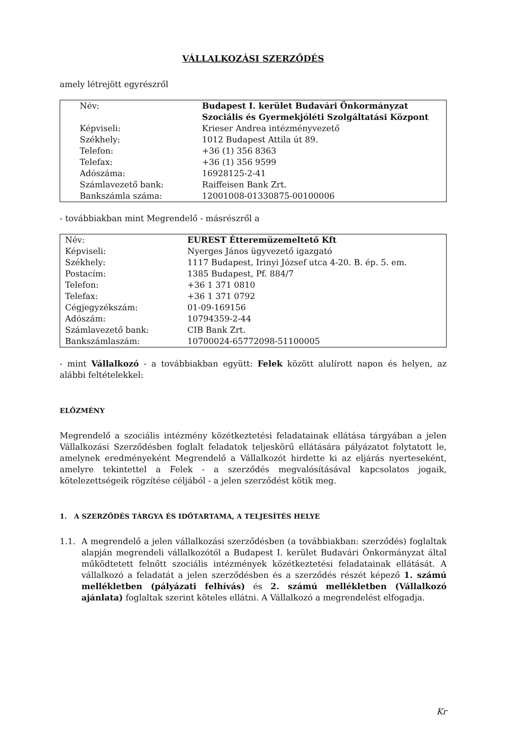VÁLLALKOZÁSI SZERZŐDÉS
amely létrejött egyrészről
| Név: | Budapest I. kerület Budavári Önkormányzat Szociális és Gyermekjóléti Szolgáltatási Központ |
| Képviseli: | Krieser Andrea intézményvezető |
| Székhely: | 1012 Budapest Attila út 89. |
| Telefon: | +36 (1) 356 8363 |
| Telefax: | +36 (1) 356 9599 |
| Adószáma: | 16928125-2-41 |
| Számlavezető bank: | Raiffeisen Bank Zrt. |
| Bankszámla száma: | 12001008-01330875-00100006 |
- továbbiakban mint Megrendelő - másrészről a
| Név: | EUREST Étteremüzemeltető Kft |
| Képviseli: | Nyerges János ügyvezető igazgató |
| Székhely: | 1117 Budapest, Irinyi József utca 4-20. B. ép. 5. em. |
| Postacím: | 1385 Budapest, Pf. 884/7 |
| Telefon: | +36 1 371 0810 |
| Telefax: | +36 1 371 0792 |
| Cégjegyzékszám: | 01-09-169156 |
| Adószám: | 10794359-2-44 |
| Számlavezető bank: | CIB Bank Zrt. |
| Bankszámlaszám: | 10700024-65772098-51100005 |
- mint Vállalkozó - a továbbiakban együtt: Felek között alulírott napon és helyen, az alábbi feltételekkel:
ELŐZMÉNY
Megrendelő a szociális intézmény közétkeztetési feladatainak ellátása tárgyában a jelen Vállalkozási Szerződésben foglalt feladatok teljeskörű ellátására pályázatot folytatott le, amelynek eredményeként Megrendelő a Vállalkozót hirdette ki az eljárás nyerteseként, amelyre tekintettel a Felek - a szerződés megvalósításával kapcsolatos jogaik, kötelezettségeik rögzítése céljából - a jelen szerződést kötik meg.
1. A SZERZŐDÉS TÁRGYA ÉS IDŐTARTAMA, A TELJESÍTÉS HELYE
1.1. A megrendelő a jelen vállalkozási szerződésben (a továbbiakban: szerződés) foglaltak alapján megrendeli vállalkozótól a Budapest I. kerület Budavári Önkormányzat által működtetett felnőtt szociális intézmények közétkeztetési feladatainak ellátását. A vállalkozó a feladatát a jelen szerződésben és a szerződés részét képező 1. számú mellékletben (pályázati felhívás) és 2. számú mellékletben (Vállalkozó ajánlata) foglaltak szerint köteles ellátni. A Vállalkozó a megrendelést elfogadja.
Kr